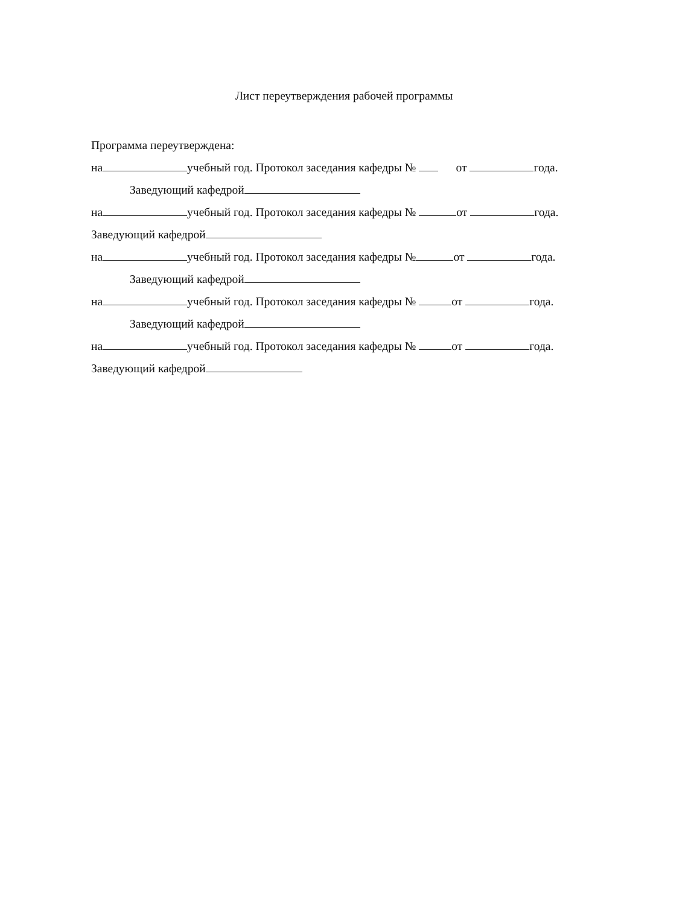Лист переутверждения рабочей программы
Программа переутверждена:
на учебный год. Протокол заседания кафедры № от года.
Заведующий кафедрой
на учебный год. Протокол заседания кафедры № от года.
Заведующий кафедрой
на учебный год. Протокол заседания кафедры № от года.
Заведующий кафедрой
на учебный год. Протокол заседания кафедры № от года.
Заведующий кафедрой
на учебный год. Протокол заседания кафедры № от года.
Заведующий кафедрой